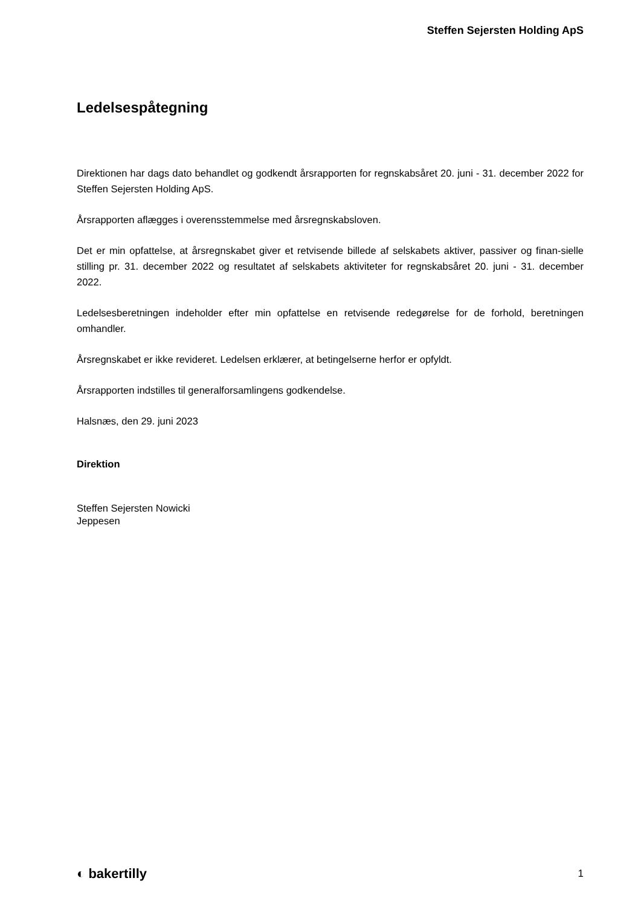Steffen Sejersten Holding ApS
Ledelsespåtegning
Direktionen har dags dato behandlet og godkendt årsrapporten for regnskabsåret 20. juni - 31. december 2022 for Steffen Sejersten Holding ApS.
Årsrapporten aflægges i overensstemmelse med årsregnskabsloven.
Det er min opfattelse, at årsregnskabet giver et retvisende billede af selskabets aktiver, passiver og finan-sielle stilling pr. 31. december 2022 og resultatet af selskabets aktiviteter for regnskabsåret 20. juni - 31. december 2022.
Ledelsesberetningen indeholder efter min opfattelse en retvisende redegørelse for de forhold, beretningen omhandler.
Årsregnskabet er ikke revideret. Ledelsen erklærer, at betingelserne herfor er opfyldt.
Årsrapporten indstilles til generalforsamlingens godkendelse.
Halsnæs, den 29. juni 2023
Direktion
Steffen Sejersten Nowicki
Jeppesen
◐ bakertilly 1